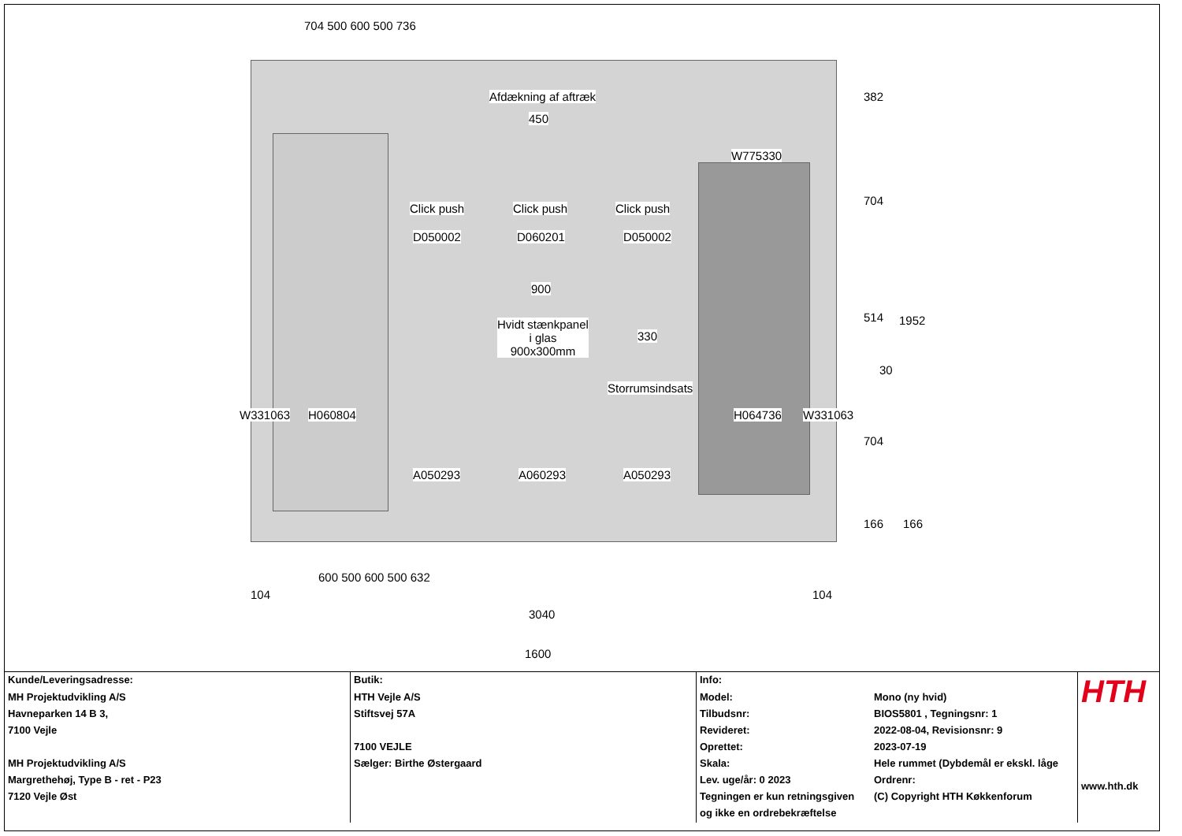704 500 600 500 736
Afdækning af aftræk
450
W775330
Click push Click push Click push
D050002 D060201 D050002
900
Hvidt stænkpanel
i glas
900x300mm
330
Storrumsindsats
W331063 H060804 H064736 W331063
A050293 A060293 A050293
382
704
514 1952
30
704
166 166
600 500 600 500 632
104 104
3040
1600
| Kunde/Leveringsadresse: | Butik: | Info: | | HTH www.hth.dk |
| MH Projektudvikling A/S Havneparken 14 B 3, 7100 Vejle MH Projektudvikling A/S Margrethehøj, Type B - ret - P23 7120 Vejle Øst | HTH Vejle A/S Stiftsvej 57A 7100 VEJLE Sælger: Birthe Østergaard | Model: Tilbudsnr: Revideret: Oprettet: Skala: Lev. uge/år: 0 2023 Tegningen er kun retningsgiven og ikke en ordrebekræftelse | Mono (ny hvid) BIOS5801 , Tegningsnr: 1 2022-08-04, Revisionsnr: 9 2023-07-19 Hele rummet (Dybdemål er ekskl. låge Ordrenr: (C) Copyright HTH Køkkenforum | |